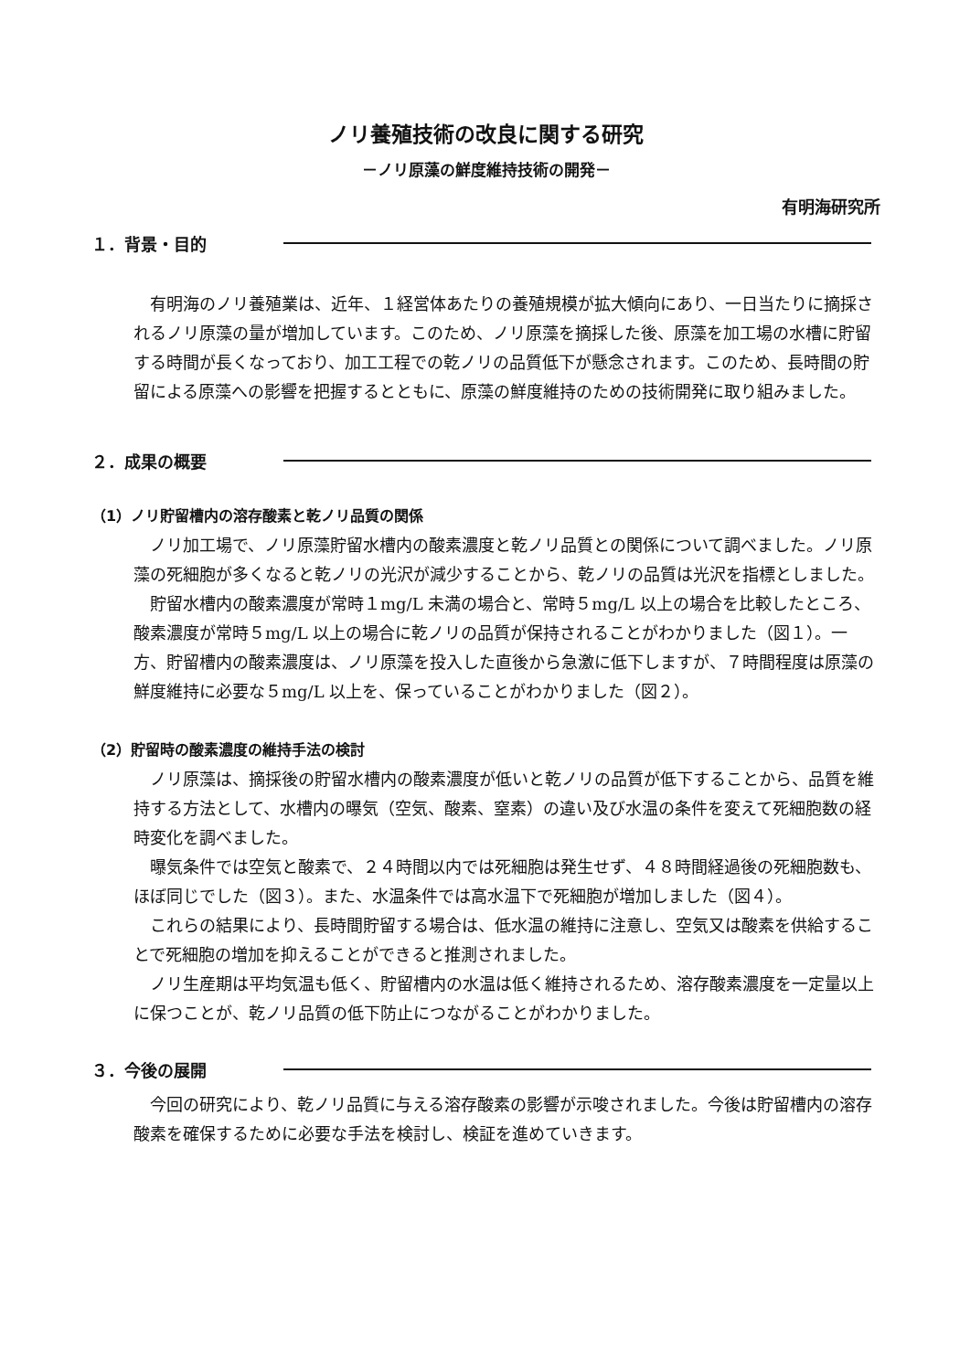ノリ養殖技術の改良に関する研究
－ノリ原藻の鮮度維持技術の開発－
有明海研究所
１．背景・目的
有明海のノリ養殖業は、近年、１経営体あたりの養殖規模が拡大傾向にあり、一日当たりに摘採されるノリ原藻の量が増加しています。このため、ノリ原藻を摘採した後、原藻を加工場の水槽に貯留する時間が長くなっており、加工工程での乾ノリの品質低下が懸念されます。このため、長時間の貯留による原藻への影響を把握するとともに、原藻の鮮度維持のための技術開発に取り組みました。
２．成果の概要
（1）ノリ貯留槽内の溶存酸素と乾ノリ品質の関係
ノリ加工場で、ノリ原藻貯留水槽内の酸素濃度と乾ノリ品質との関係について調べました。ノリ原藻の死細胞が多くなると乾ノリの光沢が減少することから、乾ノリの品質は光沢を指標としました。
貯留水槽内の酸素濃度が常時１mg/L 未満の場合と、常時５mg/L 以上の場合を比較したところ、酸素濃度が常時５mg/L 以上の場合に乾ノリの品質が保持されることがわかりました（図１）。一方、貯留槽内の酸素濃度は、ノリ原藻を投入した直後から急激に低下しますが、７時間程度は原藻の鮮度維持に必要な５mg/L 以上を、保っていることがわかりました（図２）。
（2）貯留時の酸素濃度の維持手法の検討
ノリ原藻は、摘採後の貯留水槽内の酸素濃度が低いと乾ノリの品質が低下することから、品質を維持する方法として、水槽内の曝気（空気、酸素、窒素）の違い及び水温の条件を変えて死細胞数の経時変化を調べました。
曝気条件では空気と酸素で、２４時間以内では死細胞は発生せず、４８時間経過後の死細胞数も、ほぼ同じでした（図３）。また、水温条件では高水温下で死細胞が増加しました（図４）。
これらの結果により、長時間貯留する場合は、低水温の維持に注意し、空気又は酸素を供給することで死細胞の増加を抑えることができると推測されました。
ノリ生産期は平均気温も低く、貯留槽内の水温は低く維持されるため、溶存酸素濃度を一定量以上に保つことが、乾ノリ品質の低下防止につながることがわかりました。
３．今後の展開
今回の研究により、乾ノリ品質に与える溶存酸素の影響が示唆されました。今後は貯留槽内の溶存酸素を確保するために必要な手法を検討し、検証を進めていきます。